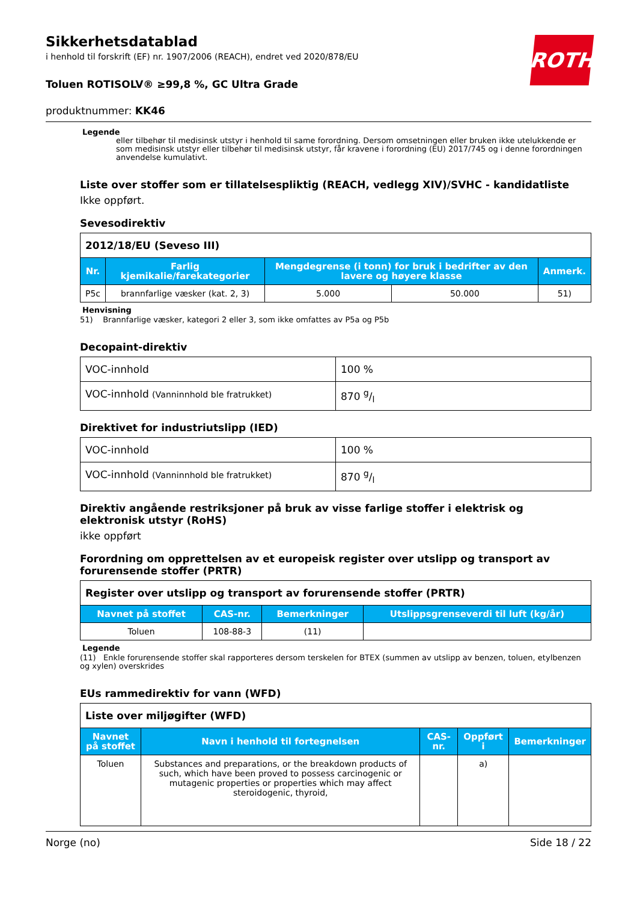ROTH
Sikkerhetsdatablad
i henhold til forskrift (EF) nr. 1907/2006 (REACH), endret ved 2020/878/EU
Toluen ROTISOLV® ≥99,8 %, GC Ultra Grade
produktnummer: KK46
Legende
eller tilbehør til medisinsk utstyr i henhold til same forordning. Dersom omsetningen eller bruken ikke utelukkende er som medisinsk utstyr eller tilbehør til medisinsk utstyr, får kravene i forordning (EU) 2017/745 og i denne forordningen anvendelse kumulativt.
Liste over stoffer som er tillatelsespliktig (REACH, vedlegg XIV)/SVHC - kandidatliste
Ikke oppført.
Sevesodirektiv
| 2012/18/EU (Seveso III) | | | | |
| Nr. | Farlig kjemikalie/farekategorier | Mengdegrense (i tonn) for bruk i bedrifter av den lavere og høyere klasse | | Anmerk. |
| P5c | brannfarlige væsker (kat. 2, 3) | 5.000 | 50.000 | 51) |
Henvisning
51) Brannfarlige væsker, kategori 2 eller 3, som ikke omfattes av P5a og P5b
Decopaint-direktiv
| VOC-innhold | 100 % |
| VOC-innhold (Vanninnhold ble fratrukket) | 870 g/l |
Direktivet for industriutslipp (IED)
| VOC-innhold | 100 % |
| VOC-innhold (Vanninnhold ble fratrukket) | 870 g/l |
Direktiv angående restriksjoner på bruk av visse farlige stoffer i elektrisk og elektronisk utstyr (RoHS)
ikke oppført
Forordning om opprettelsen av et europeisk register over utslipp og transport av forurensende stoffer (PRTR)
| Register over utslipp og transport av forurensende stoffer (PRTR) | | | |
| Navnet på stoffet | CAS-nr. | Bemerkninger | Utslippsgrenseverdi til luft (kg/år) |
| Toluen | 108-88-3 | (11) | |
Legende
(11) Enkle forurensende stoffer skal rapporteres dersom terskelen for BTEX (summen av utslipp av benzen, toluen, etylbenzen og xylen) overskrides
EUs rammedirektiv for vann (WFD)
| Liste over miljøgifter (WFD) | | | | |
| Navnet på stoffet | Navn i henhold til fortegnelsen | CAS-nr. | Oppført i | Bemerkninger |
| Toluen | Substances and preparations, or the breakdown products of such, which have been proved to possess carcinogenic or mutagenic properties or properties which may affect steroidogenic, thyroid, | | a) | |
Norge (no) Side 18 / 22